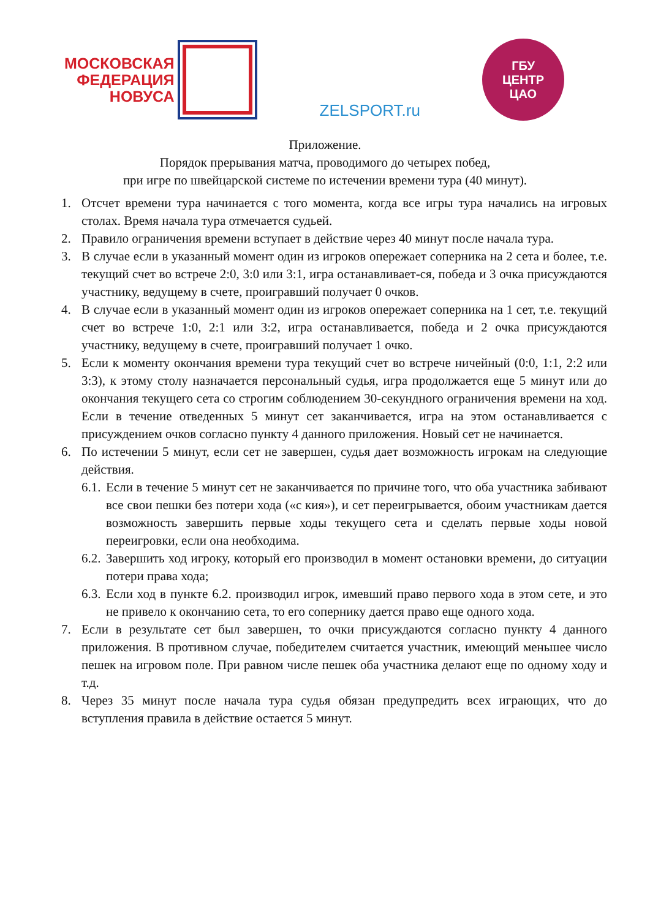МОСКОВСКАЯ
ФЕДЕРАЦИЯ
НОВУСА
ZELSPORT.ru
ГБУ
ЦЕНТР
ЦАО
Приложение.
Порядок прерывания матча, проводимого до четырех побед,
при игре по швейцарской системе по истечении времени тура (40 минут).
1. Отсчет времени тура начинается с того момента, когда все игры тура начались на игровых столах. Время начала тура отмечается судьей.
2. Правило ограничения времени вступает в действие через 40 минут после начала тура.
3. В случае если в указанный момент один из игроков опережает соперника на 2 сета и более, т.е. текущий счет во встрече 2:0, 3:0 или 3:1, игра останавливает-ся, победа и 3 очка присуждаются участнику, ведущему в счете, проигравший получает 0 очков.
4. В случае если в указанный момент один из игроков опережает соперника на 1 сет, т.е. текущий счет во встрече 1:0, 2:1 или 3:2, игра останавливается, победа и 2 очка присуждаются участнику, ведущему в счете, проигравший получает 1 очко.
5. Если к моменту окончания времени тура текущий счет во встрече ничейный (0:0, 1:1, 2:2 или 3:3), к этому столу назначается персональный судья, игра продолжается еще 5 минут или до окончания текущего сета со строгим соблюдением 30-секундного ограничения времени на ход. Если в течение отведенных 5 минут сет заканчивается, игра на этом останавливается с присуждением очков согласно пункту 4 данного приложения. Новый сет не начинается.
6. По истечении 5 минут, если сет не завершен, судья дает возможность игрокам на следующие действия.
6.1. Если в течение 5 минут сет не заканчивается по причине того, что оба участника забивают все свои пешки без потери хода («с кия»), и сет переигрывается, обоим участникам дается возможность завершить первые ходы текущего сета и сделать первые ходы новой переигровки, если она необходима.
6.2. Завершить ход игроку, который его производил в момент остановки времени, до ситуации потери права хода;
6.3. Если ход в пункте 6.2. производил игрок, имевший право первого хода в этом сете, и это не привело к окончанию сета, то его сопернику дается право еще одного хода.
7. Если в результате сет был завершен, то очки присуждаются согласно пункту 4 данного приложения. В противном случае, победителем считается участник, имеющий меньшее число пешек на игровом поле. При равном числе пешек оба участника делают еще по одному ходу и т.д.
8. Через 35 минут после начала тура судья обязан предупредить всех играющих, что до вступления правила в действие остается 5 минут.